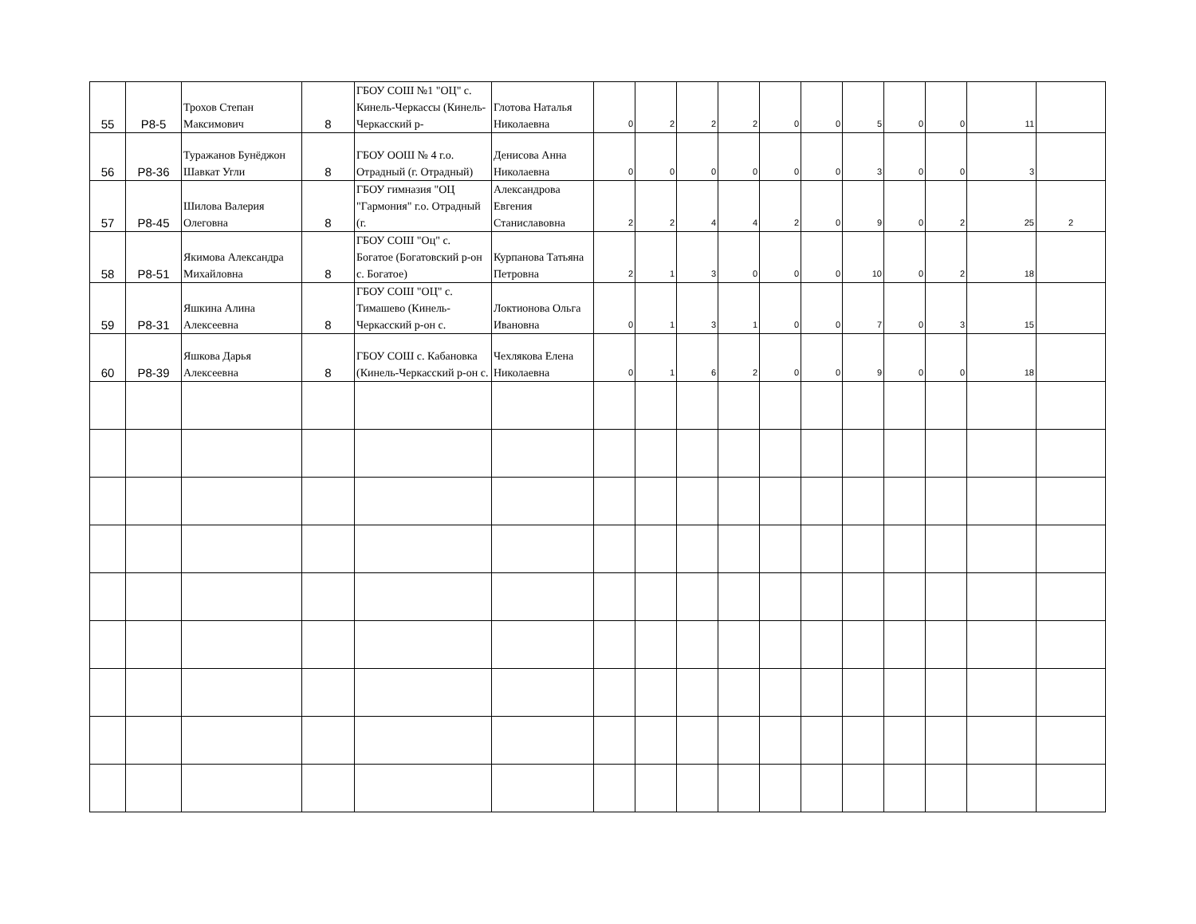| 55 | Р8-5 | Трохов Степан Максимович | 8 | ГБОУ СОШ №1 "ОЦ" с. Кинель-Черкассы (Кинель-Черкасский р- | Глотова Наталья Николаевна | 0 | 2 | 2 | 2 | 0 | 0 | 5 | 0 | 0 | 11 | |
| 56 | Р8-36 | Туражанов Бунёджон Шавкат Угли | 8 | ГБОУ ООШ № 4 г.о. Отрадный (г. Отрадный) | Денисова Анна Николаевна | 0 | 0 | 0 | 0 | 0 | 0 | 3 | 0 | 0 | 3 | |
| 57 | Р8-45 | Шилова Валерия Олеговна | 8 | ГБОУ гимназия "ОЦ "Гармония" г.о. Отрадный (г. | Александрова Евгения Станиславовна | 2 | 2 | 4 | 4 | 2 | 0 | 9 | 0 | 2 | 25 | 2 |
| 58 | Р8-51 | Якимова Александра Михайловна | 8 | ГБОУ СОШ "Оц" с. Богатое (Богатовский р-он с. Богатое) | Курпанова Татьяна Петровна | 2 | 1 | 3 | 0 | 0 | 0 | 10 | 0 | 2 | 18 | |
| 59 | Р8-31 | Яшкина Алина Алексеевна | 8 | ГБОУ СОШ "ОЦ" с. Тимашево (Кинель-Черкасский р-он с. | Локтионова Ольга Ивановна | 0 | 1 | 3 | 1 | 0 | 0 | 7 | 0 | 3 | 15 | |
| 60 | Р8-39 | Яшкова Дарья Алексеевна | 8 | ГБОУ СОШ с. Кабановка (Кинель-Черкасский р-он с. | Чехлякова Елена Николаевна | 0 | 1 | 6 | 2 | 0 | 0 | 9 | 0 | 0 | 18 | |